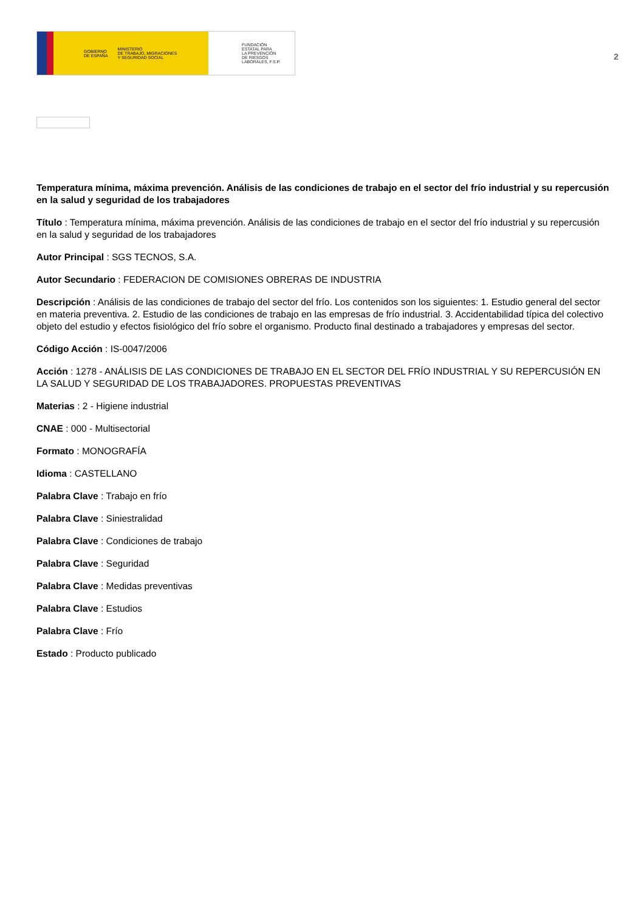GOBIERNO
DE ESPAÑA MINISTERIO
DE TRABAJO, MIGRACIONES
Y SEGURIDAD SOCIAL
FUNDACIÓN
ESTATAL PARA
LA PREVENCIÓN
DE RIESGOS
LABORALES, F.S.P.
2
Temperatura mínima, máxima prevención. Análisis de las condiciones de trabajo en el sector del frío industrial y su repercusión en la salud y seguridad de los trabajadores
Título : Temperatura mínima, máxima prevención. Análisis de las condiciones de trabajo en el sector del frío industrial y su repercusión en la salud y seguridad de los trabajadores
Autor Principal : SGS TECNOS, S.A.
Autor Secundario : FEDERACION DE COMISIONES OBRERAS DE INDUSTRIA
Descripción : Análisis de las condiciones de trabajo del sector del frío. Los contenidos son los siguientes: 1. Estudio general del sector en materia preventiva. 2. Estudio de las condiciones de trabajo en las empresas de frío industrial. 3. Accidentabilidad típica del colectivo objeto del estudio y efectos fisiológico del frío sobre el organismo. Producto final destinado a trabajadores y empresas del sector.
Código Acción : IS-0047/2006
Acción : 1278 - ANÁLISIS DE LAS CONDICIONES DE TRABAJO EN EL SECTOR DEL FRÍO INDUSTRIAL Y SU REPERCUSIÓN EN LA SALUD Y SEGURIDAD DE LOS TRABAJADORES. PROPUESTAS PREVENTIVAS
Materias : 2 - Higiene industrial
CNAE : 000 - Multisectorial
Formato : MONOGRAFÍA
Idioma : CASTELLANO
Palabra Clave : Trabajo en frío
Palabra Clave : Siniestralidad
Palabra Clave : Condiciones de trabajo
Palabra Clave : Seguridad
Palabra Clave : Medidas preventivas
Palabra Clave : Estudios
Palabra Clave : Frío
Estado : Producto publicado